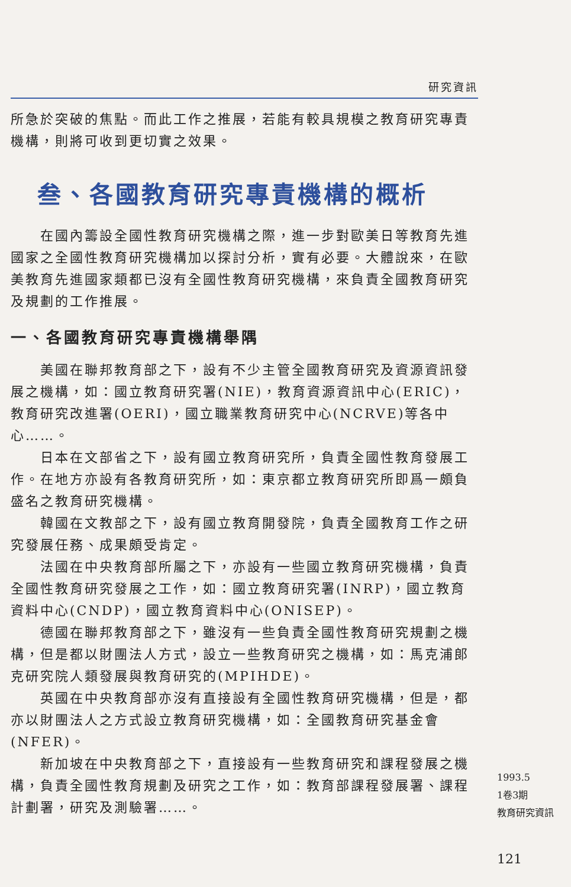研究資訊
所急於突破的焦點。而此工作之推展，若能有較具規模之教育研究專責機構，則將可收到更切實之效果。
叁、各國教育研究專責機構的概析
在國內籌設全國性教育研究機構之際，進一步對歐美日等教育先進國家之全國性教育研究機構加以探討分析，實有必要。大體說來，在歐美教育先進國家類都已沒有全國性教育研究機構，來負責全國教育研究及規劃的工作推展。
一、各國教育研究專責機構舉隅
美國在聯邦教育部之下，設有不少主管全國教育研究及資源資訊發展之機構，如：國立教育研究署(NIE)，教育資源資訊中心(ERIC)，教育研究改進署(OERI)，國立職業教育研究中心(NCRVE)等各中心……。
日本在文部省之下，設有國立教育研究所，負責全國性教育發展工作。在地方亦設有各教育研究所，如：東京都立教育研究所即爲一頗負盛名之教育研究機構。
韓國在文教部之下，設有國立教育開發院，負責全國教育工作之研究發展任務、成果頗受肯定。
法國在中央教育部所屬之下，亦設有一些國立教育研究機構，負責全國性教育研究發展之工作，如：國立教育研究署(INRP)，國立教育資料中心(CNDP)，國立教育資料中心(ONISEP)。
德國在聯邦教育部之下，雖沒有一些負責全國性教育研究規劃之機構，但是都以財團法人方式，設立一些教育研究之機構，如：馬克浦郎克研究院人類發展與教育研究的(MPIHDE)。
英國在中央教育部亦沒有直接設有全國性教育研究機構，但是，都亦以財團法人之方式設立教育研究機構，如：全國教育研究基金會(NFER)。
新加坡在中央教育部之下，直接設有一些教育研究和課程發展之機構，負責全國性教育規劃及研究之工作，如：教育部課程發展署、課程計劃署，研究及測驗署……。
1993.5
1卷3期
教育研究資訊
121